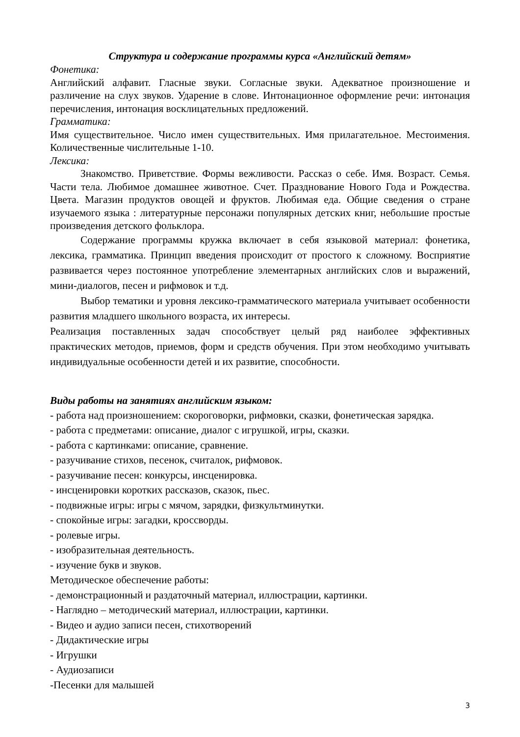Структура и содержание программы курса «Английский детям»
Фонетика:
Английский алфавит. Гласные звуки. Согласные звуки. Адекватное произношение и различение на слух звуков. Ударение в слове. Интонационное оформление речи: интонация перечисления, интонация восклицательных предложений.
Грамматика:
Имя существительное. Число имен существительных. Имя прилагательное. Местоимения. Количественные числительные 1-10.
Лексика:
Знакомство. Приветствие. Формы вежливости. Рассказ о себе. Имя. Возраст. Семья. Части тела. Любимое домашнее животное. Счет. Празднование Нового Года и Рождества. Цвета. Магазин продуктов овощей и фруктов. Любимая еда. Общие сведения о стране изучаемого языка : литературные персонажи популярных детских книг, небольшие простые произведения детского фольклора.
Содержание программы кружка включает в себя языковой материал: фонетика, лексика, грамматика. Принцип введения происходит от простого к сложному. Восприятие развивается через постоянное употребление элементарных английских слов и выражений, мини-диалогов, песен и рифмовок и т.д.
Выбор тематики и уровня лексико-грамматического материала учитывает особенности развития младшего школьного возраста, их интересы.
Реализация поставленных задач способствует целый ряд наиболее эффективных практических методов, приемов, форм и средств обучения. При этом необходимо учитывать индивидуальные особенности детей и их развитие, способности.
Виды работы на занятиях английским языком:
- работа над произношением: скороговорки, рифмовки, сказки, фонетическая зарядка.
- работа с предметами: описание, диалог с игрушкой, игры, сказки.
- работа с картинками: описание, сравнение.
- разучивание стихов, песенок, считалок, рифмовок.
- разучивание песен: конкурсы, инсценировка.
- инсценировки коротких рассказов, сказок, пьес.
- подвижные игры: игры с мячом, зарядки, физкультминутки.
- спокойные игры: загадки, кроссворды.
- ролевые игры.
- изобразительная деятельность.
- изучение букв и звуков.
Методическое обеспечение работы:
- демонстрационный и раздаточный материал, иллюстрации, картинки.
- Наглядно – методический материал, иллюстрации, картинки.
- Видео и аудио записи песен, стихотворений
- Дидактические игры
- Игрушки
- Аудиозаписи
-Песенки для малышей
3